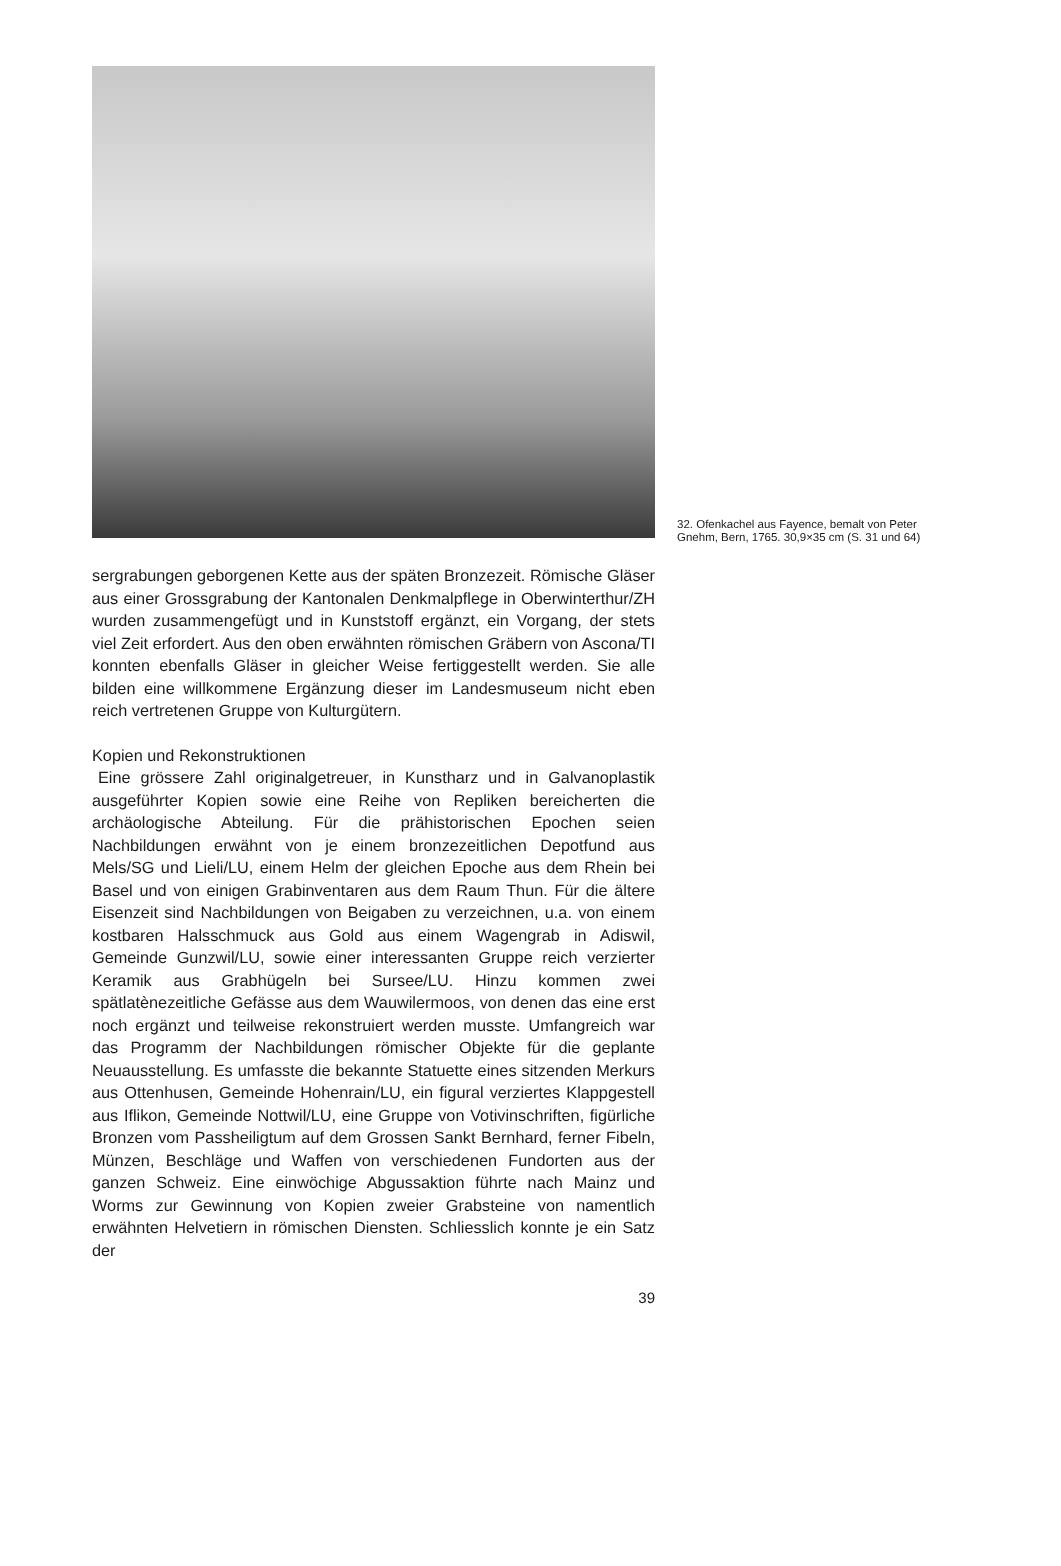32. Ofenkachel aus Fayence, bemalt von Peter Gnehm, Bern, 1765. 30,9×35 cm (S. 31 und 64)
sergrabungen geborgenen Kette aus der späten Bronzezeit. Römische Gläser aus einer Grossgrabung der Kantonalen Denkmalpflege in Oberwinterthur/ZH wurden zusammengefügt und in Kunststoff ergänzt, ein Vorgang, der stets viel Zeit erfordert. Aus den oben erwähnten römischen Gräbern von Ascona/TI konnten ebenfalls Gläser in gleicher Weise fertiggestellt werden. Sie alle bilden eine willkommene Ergänzung dieser im Landesmuseum nicht eben reich vertretenen Gruppe von Kulturgütern.
Kopien und Rekonstruktionen
Eine grössere Zahl originalgetreuer, in Kunstharz und in Galvanoplastik ausgeführter Kopien sowie eine Reihe von Repliken bereicherten die archäologische Abteilung. Für die prähistorischen Epochen seien Nachbildungen erwähnt von je einem bronzezeitlichen Depotfund aus Mels/SG und Lieli/LU, einem Helm der gleichen Epoche aus dem Rhein bei Basel und von einigen Grabinventaren aus dem Raum Thun. Für die ältere Eisenzeit sind Nachbildungen von Beigaben zu verzeichnen, u.a. von einem kostbaren Halsschmuck aus Gold aus einem Wagengrab in Adiswil, Gemeinde Gunzwil/LU, sowie einer interessanten Gruppe reich verzierter Keramik aus Grabhügeln bei Sursee/LU. Hinzu kommen zwei spätlatènezeitliche Gefässe aus dem Wauwilermoos, von denen das eine erst noch ergänzt und teilweise rekonstruiert werden musste. Umfangreich war das Programm der Nachbildungen römischer Objekte für die geplante Neuausstellung. Es umfasste die bekannte Statuette eines sitzenden Merkurs aus Ottenhusen, Gemeinde Hohenrain/LU, ein figural verziertes Klappgestell aus Iflikon, Gemeinde Nottwil/LU, eine Gruppe von Votivinschriften, figürliche Bronzen vom Passheiligtum auf dem Grossen Sankt Bernhard, ferner Fibeln, Münzen, Beschläge und Waffen von verschiedenen Fundorten aus der ganzen Schweiz. Eine einwöchige Abgussaktion führte nach Mainz und Worms zur Gewinnung von Kopien zweier Grabsteine von namentlich erwähnten Helvetiern in römischen Diensten. Schliesslich konnte je ein Satz der
39